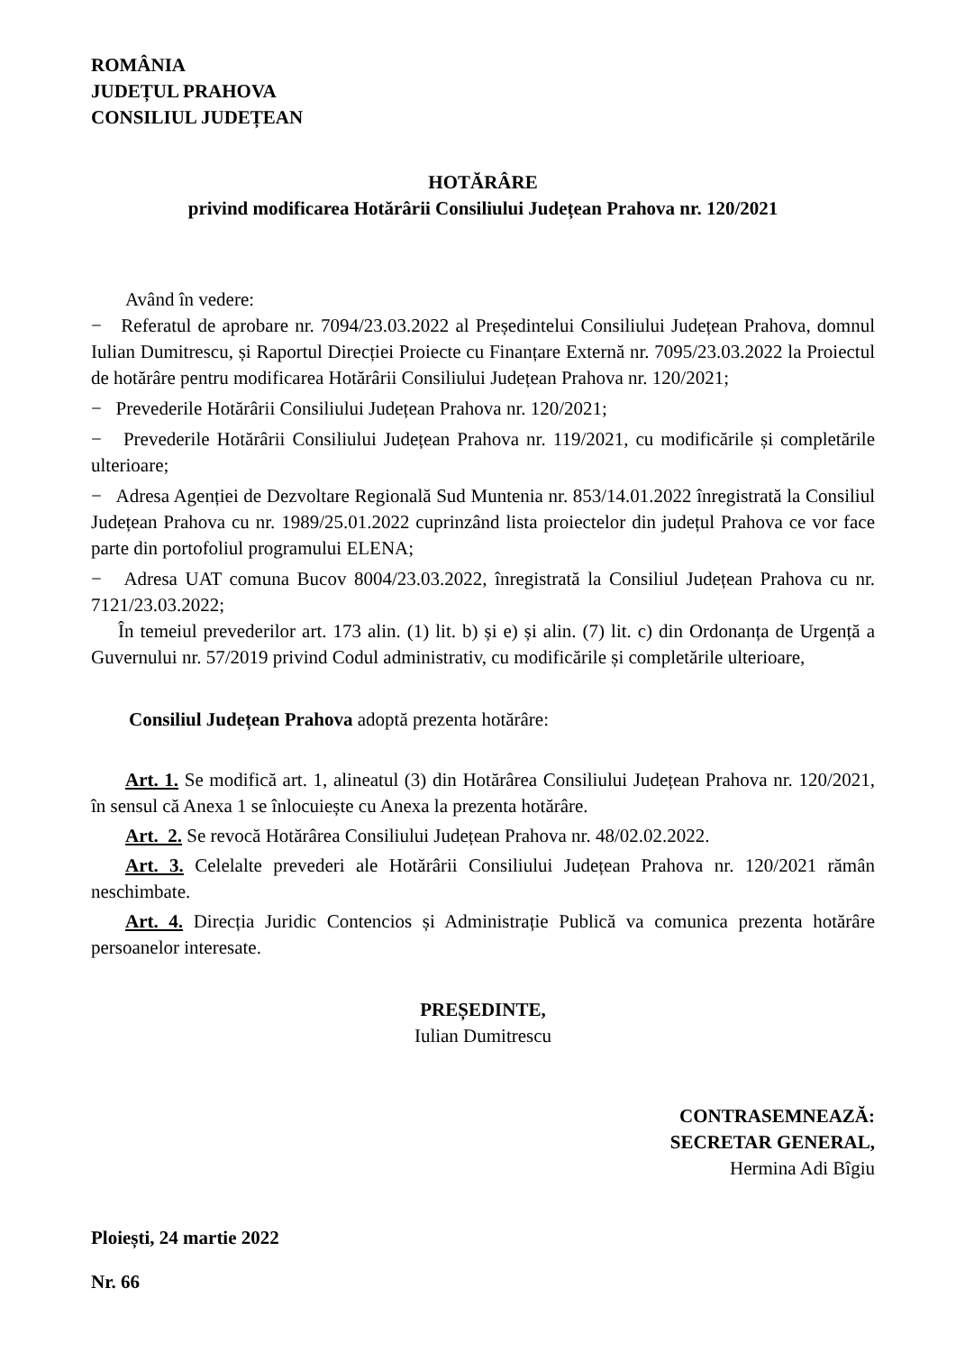ROMÂNIA
JUDEȚUL PRAHOVA
CONSILIUL JUDEȚEAN
HOTĂRÂRE
privind modificarea Hotărârii Consiliului Județean Prahova nr. 120/2021
Având în vedere:
− Referatul de aprobare nr. 7094/23.03.2022 al Președintelui Consiliului Județean Prahova, domnul Iulian Dumitrescu, și Raportul Direcției Proiecte cu Finanțare Externă nr. 7095/23.03.2022 la Proiectul de hotărâre pentru modificarea Hotărârii Consiliului Județean Prahova nr. 120/2021;
− Prevederile Hotărârii Consiliului Județean Prahova nr. 120/2021;
− Prevederile Hotărârii Consiliului Județean Prahova nr. 119/2021, cu modificările și completările ulterioare;
− Adresa Agenției de Dezvoltare Regională Sud Muntenia nr. 853/14.01.2022 înregistrată la Consiliul Județean Prahova cu nr. 1989/25.01.2022 cuprinzând lista proiectelor din județul Prahova ce vor face parte din portofoliul programului ELENA;
− Adresa UAT comuna Bucov 8004/23.03.2022, înregistrată la Consiliul Județean Prahova cu nr. 7121/23.03.2022;
În temeiul prevederilor art. 173 alin. (1) lit. b) și e) și alin. (7) lit. c) din Ordonanța de Urgență a Guvernului nr. 57/2019 privind Codul administrativ, cu modificările și completările ulterioare,
Consiliul Județean Prahova adoptă prezenta hotărâre:
Art. 1. Se modifică art. 1, alineatul (3) din Hotărârea Consiliului Județean Prahova nr. 120/2021, în sensul că Anexa 1 se înlocuiește cu Anexa la prezenta hotărâre.
Art. 2. Se revocă Hotărârea Consiliului Județean Prahova nr. 48/02.02.2022.
Art. 3. Celelalte prevederi ale Hotărârii Consiliului Județean Prahova nr. 120/2021 rămân neschimbate.
Art. 4. Direcția Juridic Contencios și Administrație Publică va comunica prezenta hotărâre persoanelor interesate.
PREȘEDINTE,
Iulian Dumitrescu
CONTRASEMNEAZĂ:
SECRETAR GENERAL,
Hermina Adi Bîgiu
Ploiești, 24 martie 2022
Nr. 66